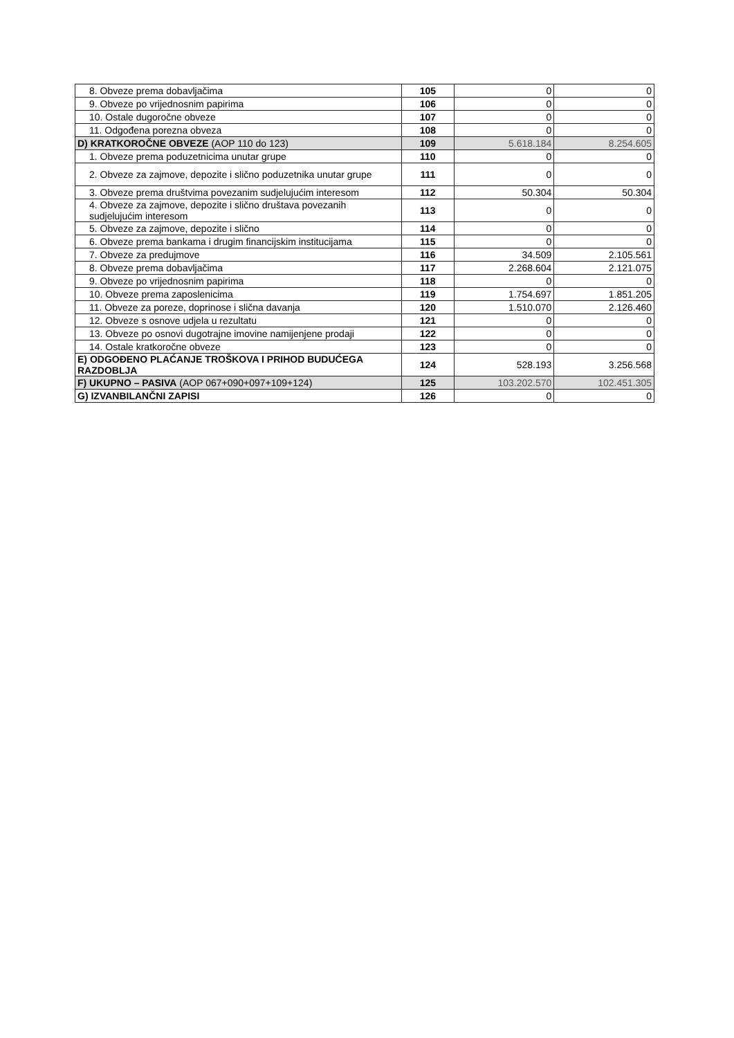| 8. Obveze prema dobavljačima | 105 | 0 | 0 |
| 9. Obveze po vrijednosnim papirima | 106 | 0 | 0 |
| 10. Ostale dugoročne obveze | 107 | 0 | 0 |
| 11. Odgođena porezna obveza | 108 | 0 | 0 |
| D) KRATKOROČNE OBVEZE (AOP 110 do 123) | 109 | 5.618.184 | 8.254.605 |
| 1. Obveze prema poduzetnicima unutar grupe | 110 | 0 | 0 |
| 2. Obveze za zajmove, depozite i slično poduzetnika unutar grupe | 111 | 0 | 0 |
| 3. Obveze prema društvima povezanim sudjelujućim interesom | 112 | 50.304 | 50.304 |
| 4. Obveze za zajmove, depozite i slično društava povezanih sudjelujućim interesom | 113 | 0 | 0 |
| 5. Obveze za zajmove, depozite i slično | 114 | 0 | 0 |
| 6. Obveze prema bankama i drugim financijskim institucijama | 115 | 0 | 0 |
| 7. Obveze za predujmove | 116 | 34.509 | 2.105.561 |
| 8. Obveze prema dobavljačima | 117 | 2.268.604 | 2.121.075 |
| 9. Obveze po vrijednosnim papirima | 118 | 0 | 0 |
| 10. Obveze prema zaposlenicima | 119 | 1.754.697 | 1.851.205 |
| 11. Obveze za poreze, doprinose i slična davanja | 120 | 1.510.070 | 2.126.460 |
| 12. Obveze s osnove udjela u rezultatu | 121 | 0 | 0 |
| 13. Obveze po osnovi dugotrajne imovine namijenjene prodaji | 122 | 0 | 0 |
| 14. Ostale kratkoročne obveze | 123 | 0 | 0 |
| E) ODGOĐENO PLAĆANJE TROŠKOVA I PRIHOD BUDUĆEGA RAZDOBLJA | 124 | 528.193 | 3.256.568 |
| F) UKUPNO – PASIVA (AOP 067+090+097+109+124) | 125 | 103.202.570 | 102.451.305 |
| G) IZVANBILANČNI ZAPISI | 126 | 0 | 0 |